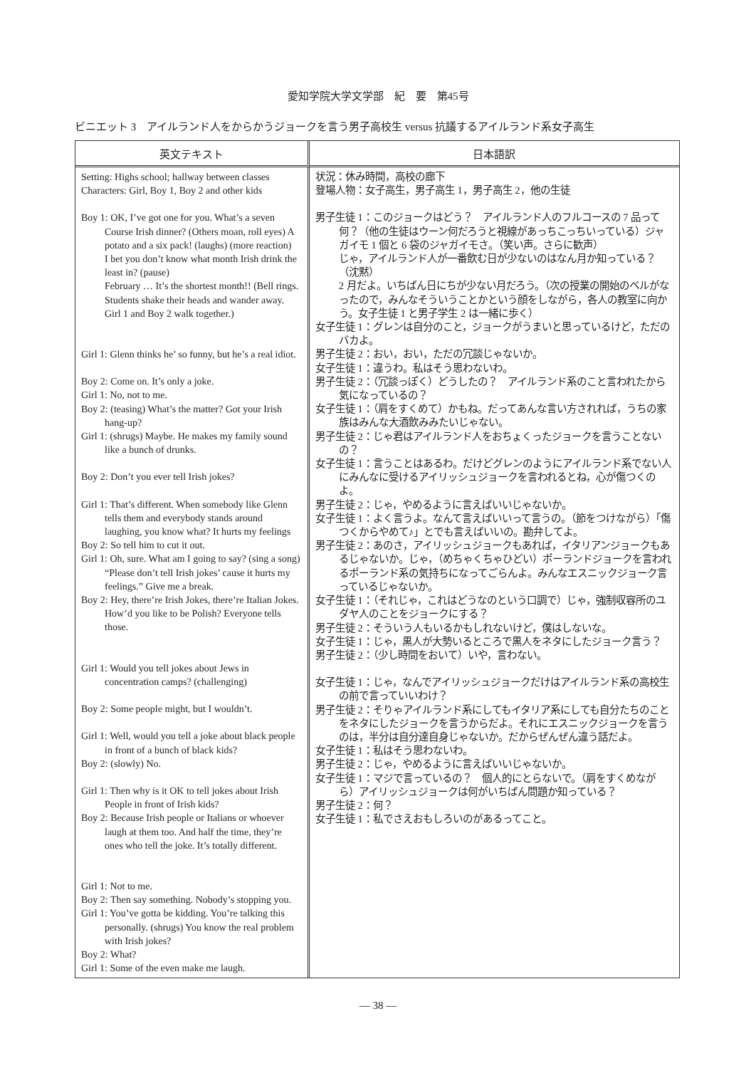愛知学院大学文学部　紀　要　第45号
ビニエット 3　アイルランド人をからかうジョークを言う男子高校生 versus 抗議するアイルランド系女子高生
| 英文テキスト | 日本語訳 |
| --- | --- |
| Setting: Highs school; hallway between classes Characters: Girl, Boy 1, Boy 2 and other kids Boy 1: OK, I’ve got one for you. What’s a seven Course Irish dinner? (Others moan, roll eyes) A potato and a six pack! (laughs) (more reaction) I bet you don’t know what month Irish drink the least in? (pause) February … It’s the shortest month!! (Bell rings. Students shake their heads and wander away. Girl 1 and Boy 2 walk together.) Girl 1: Glenn thinks he’ so funny, but he’s a real idiot. Boy 2: Come on. It’s only a joke. Girl 1: No, not to me. Boy 2: (teasing) What’s the matter? Got your Irish hang-up? Girl 1: (shrugs) Maybe. He makes my family sound like a bunch of drunks. Boy 2: Don’t you ever tell Irish jokes? Girl 1: That’s different. When somebody like Glenn tells them and everybody stands around laughing, you know what? It hurts my feelings Boy 2: So tell him to cut it out. Girl 1: Oh, sure. What am I going to say? (sing a song) “Please don’t tell Irish jokes’ cause it hurts my feelings.” Give me a break. Boy 2: Hey, there’re Irish Jokes, there’re Italian Jokes. How’d you like to be Polish? Everyone tells those. Girl 1: Would you tell jokes about Jews in concentration camps? (challenging) Boy 2: Some people might, but I wouldn’t. Girl 1: Well, would you tell a joke about black people in front of a bunch of black kids? Boy 2: (slowly) No. Girl 1: Then why is it OK to tell jokes about Irish People in front of Irish kids? Boy 2: Because Irish people or Italians or whoever laugh at them too. And half the time, they’re ones who tell the joke. It’s totally different. Girl 1: Not to me. Boy 2: Then say something. Nobody’s stopping you. Girl 1: You’ve gotta be kidding. You’re talking this personally. (shrugs) You know the real problem with Irish jokes? Boy 2: What? Girl 1: Some of the even make me laugh. | 状況：休み時間，高校の廊下 登場人物：女子高生，男子高生 1，男子高生 2，他の生徒 男子生徒 1：このジョークはどう？ アイルランド人のフルコースの 7 品って何？（他の生徒はウーン何だろうと視線があっちこっちいっている）ジャガイモ 1 個と 6 袋のジャガイモさ。（笑い声。さらに歓声） じゃ，アイルランド人が一番飲む日が少ないのはなん月か知っている？（沈黙） 2 月だよ。いちばん日にちが少ない月だろう。（次の授業の開始のベルがなったので，みんなそういうことかという顔をしながら，各人の教室に向かう。女子生徒 1 と男子学生 2 は一緒に歩く） 女子生徒 1：グレンは自分のこと，ジョークがうまいと思っているけど，ただのバカよ。 男子生徒 2：おい，おい，ただの冗談じゃないか。 女子生徒 1：違うわ。私はそう思わないわ。 男子生徒 2：（冗談っぽく）どうしたの？ アイルランド系のこと言われたから気になっているの？ 女子生徒 1：（肩をすくめて）かもね。だってあんな言い方されれば，うちの家族はみんな大酒飲みみたいじゃない。 男子生徒 2：じゃ君はアイルランド人をおちょくったジョークを言うことないの？ 女子生徒 1：言うことはあるわ。だけどグレンのようにアイルランド系でない人にみんなに受けるアイリッシュジョークを言われるとね，心が傷つくのよ。 男子生徒 2：じゃ，やめるように言えばいいじゃないか。 女子生徒 1：よく言うよ。なんて言えばいいって言うの。（節をつけながら）「傷つくからやめて♪」とでも言えばいいの。勘弁してよ。 男子生徒 2：あのさ，アイリッシュジョークもあれば，イタリアンジョークもあるじゃないか。じゃ，（めちゃくちゃひどい）ポーランドジョークを言われるポーランド系の気持ちになってごらんよ。みんなエスニックジョーク言っているじゃないか。 女子生徒 1：（それじゃ，これはどうなのという口調で）じゃ，強制収容所のユダヤ人のことをジョークにする？ 男子生徒 2：そういう人もいるかもしれないけど，僕はしないな。 女子生徒 1：じゃ，黒人が大勢いるところで黒人をネタにしたジョーク言う？ 男子生徒 2：（少し時間をおいて）いや，言わない。 女子生徒 1：じゃ，なんでアイリッシュジョークだけはアイルランド系の高校生の前で言っていいわけ？ 男子生徒 2：そりゃアイルランド系にしてもイタリア系にしても自分たちのことをネタにしたジョークを言うからだよ。それにエスニックジョークを言うのは，半分は自分達自身じゃないか。だからぜんぜん違う話だよ。 女子生徒 1：私はそう思わないわ。 男子生徒 2：じゃ，やめるように言えばいいじゃないか。 女子生徒 1：マジで言っているの？ 個人的にとらないで。（肩をすくめながら）アイリッシュジョークは何がいちばん問題か知っている？ 男子生徒 2：何？ 女子生徒 1：私でさえおもしろいのがあるってこと。 |
― 38 ―